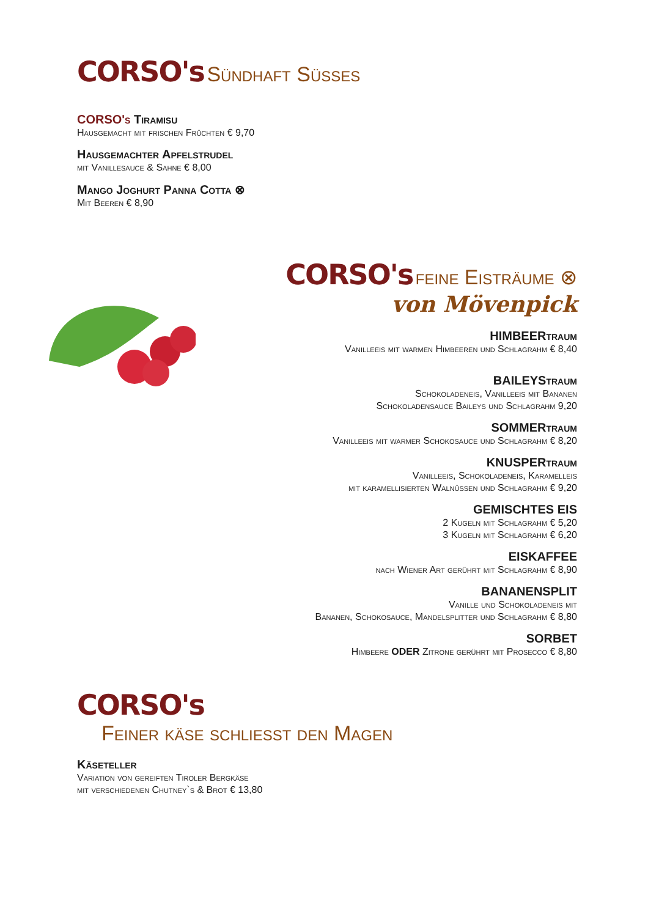CORSO's Sündhaft Süsses
CORSO's Tiramisu
Hausgemacht mit frischen Früchten € 9,70
Hausgemachter Apfelstrudel
mit Vanillesauce & Sahne € 8,00
Mango Joghurt Panna Cotta ⊗
Mit Beeren € 8,90
CORSO's feine Eisträume ⊗
von Mövenpick
HIMBEERtraum
Vanilleeis mit warmen Himbeeren und Schlagrahm € 8,40
BAILEYStraum
Schokoladeneis, Vanilleeis mit Bananen
Schokoladensauce Baileys und Schlagrahm 9,20
SOMMERtraum
Vanilleeis mit warmer Schokosauce und Schlagrahm € 8,20
KNUSPERtraum
Vanilleeis, Schokoladeneis, Karamelleis
mit karamellisierten Walnüssen und Schlagrahm € 9,20
GEMISCHTES EIS
2 Kugeln mit Schlagrahm € 5,20
3 Kugeln mit Schlagrahm € 6,20
EISKAFFEE
nach Wiener Art gerührt mit Schlagrahm € 8,90
BANANENSPLIT
Vanille und Schokoladeneis mit
Bananen, Schokosauce, Mandelsplitter und Schlagrahm € 8,80
SORBET
Himbeere ODER Zitrone gerührt mit Prosecco € 8,80
CORSO's
Feiner käse schliesst den Magen
Käseteller
Variation von gereiften Tiroler Bergkäse
mit verschiedenen Chutney`s & Brot € 13,80